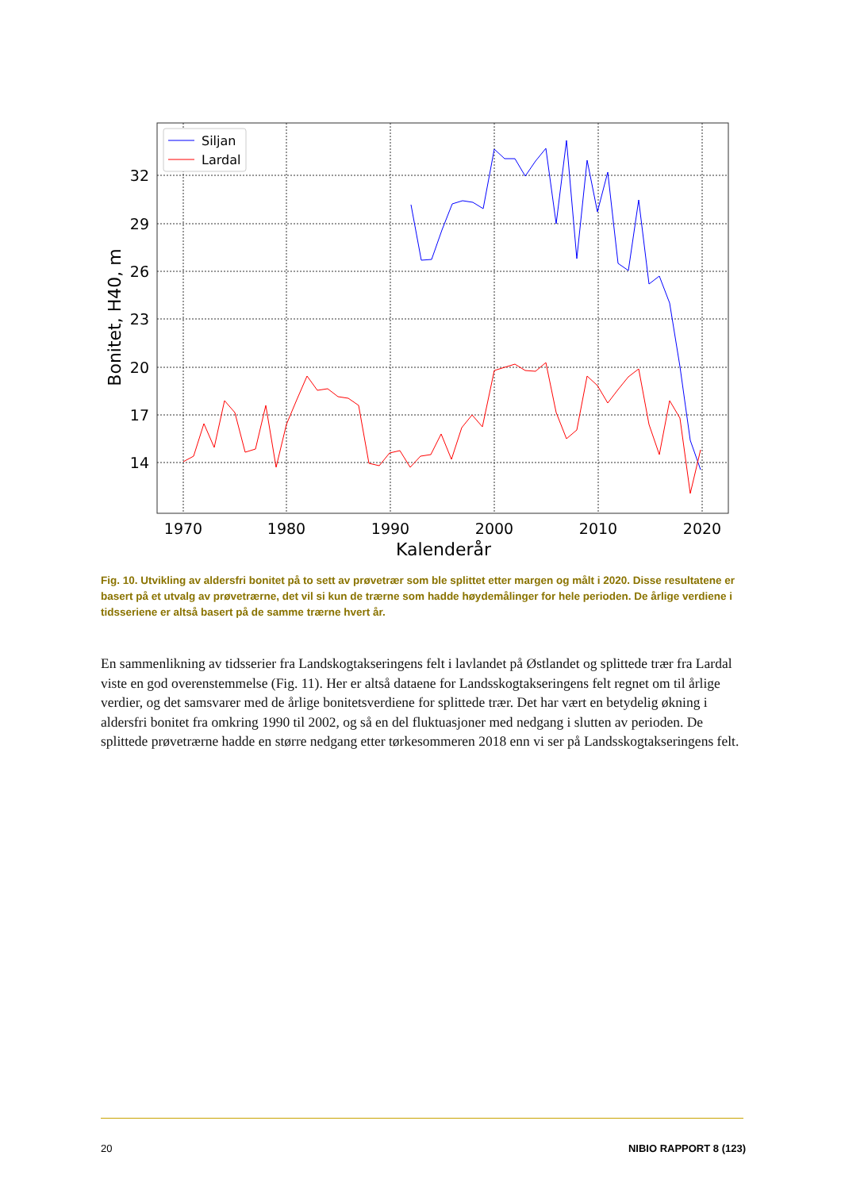32
29
26
23
20
17
14
1970
1980
1990
2000
2010
2020
Kalenderår
Bonitet, H40, m
Siljan
Lardal
Fig. 10. Utvikling av aldersfri bonitet på to sett av prøvetrær som ble splittet etter margen og målt i 2020. Disse resultatene er basert på et utvalg av prøvetrærne, det vil si kun de trærne som hadde høydemålinger for hele perioden. De årlige verdiene i tidsseriene er altså basert på de samme trærne hvert år.
En sammenlikning av tidsserier fra Landskogtakseringens felt i lavlandet på Østlandet og splittede trær fra Lardal viste en god overenstemmelse (Fig. 11). Her er altså dataene for Landsskogtakseringens felt regnet om til årlige verdier, og det samsvarer med de årlige bonitetsverdiene for splittede trær. Det har vært en betydelig økning i aldersfri bonitet fra omkring 1990 til 2002, og så en del fluktuasjoner med nedgang i slutten av perioden. De splittede prøvetrærne hadde en større nedgang etter tørkesommeren 2018 enn vi ser på Landsskogtakseringens felt.
20 NIBIO RAPPORT 8 (123)